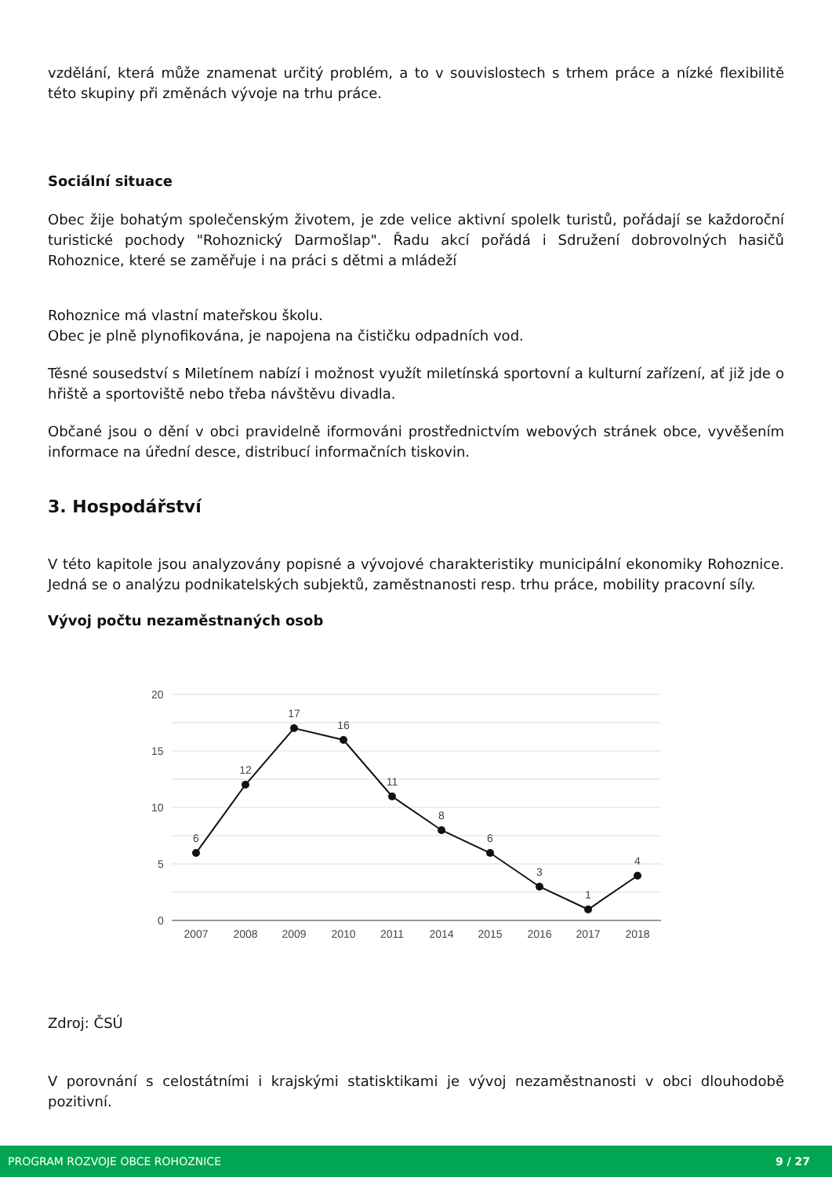vzdělání, která může znamenat určitý problém, a to v souvislostech s trhem práce a nízké flexibilitě této skupiny při změnách vývoje na trhu práce.
Sociální situace
Obec žije bohatým společenským životem, je zde velice aktivní spolelk turistů, pořádají se každoroční turistické pochody "Rohoznický Darmošlap". Řadu akcí pořádá i Sdružení dobrovolných hasičů Rohoznice, které se zaměřuje i na práci s dětmi a mládeží
Rohoznice má vlastní mateřskou školu.
Obec je plně plynofikována, je napojena na čističku odpadních vod.
Těsné sousedství s Miletínem nabízí i možnost využít miletínská sportovní a kulturní zařízení, ať již jde o hřiště a sportoviště nebo třeba návštěvu divadla.
Občané jsou o dění v obci pravidelně iformováni prostřednictvím webových stránek obce, vyvěšením informace na úřední desce, distribucí informačních tiskovin.
3. Hospodářství
V této kapitole jsou analyzovány popisné a vývojové charakteristiky municipální ekonomiky Rohoznice. Jedná se o analýzu podnikatelských subjektů, zaměstnanosti resp. trhu práce, mobility pracovní síly.
Vývoj počtu nezaměstnaných osob
20
15
10
5
0
6
12
17
16
11
8
6
3
1
4
2007
2008
2009
2010
2011
2014
2015
2016
2017
2018
Zdroj: ČSÚ
V porovnání s celostátními i krajskými statisktikami je vývoj nezaměstnanosti v obci dlouhodobě pozitivní.
PROGRAM ROZVOJE OBCE ROHOZNICE 9 / 27